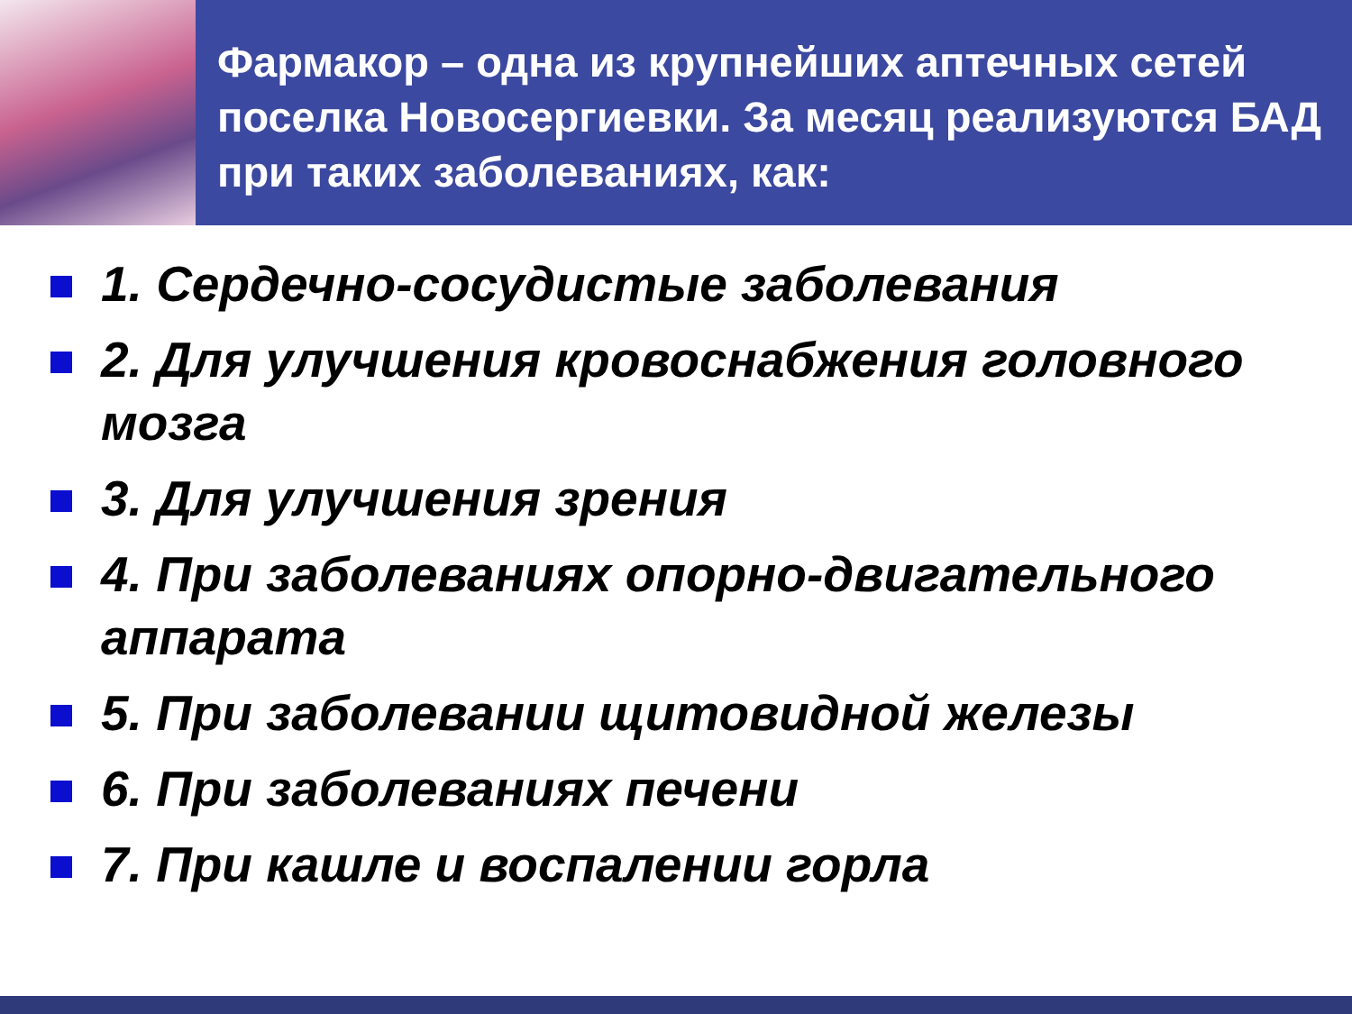Фармакор – одна из крупнейших аптечных сетей поселка Новосергиевки. За месяц реализуются БАД при таких заболеваниях, как:
1. Сердечно-сосудистые заболевания
2. Для улучшения кровоснабжения головного мозга
3. Для улучшения зрения
4. При заболеваниях опорно-двигательного аппарата
5. При заболевании щитовидной железы
6. При заболеваниях печени
7. При кашле и воспалении горла